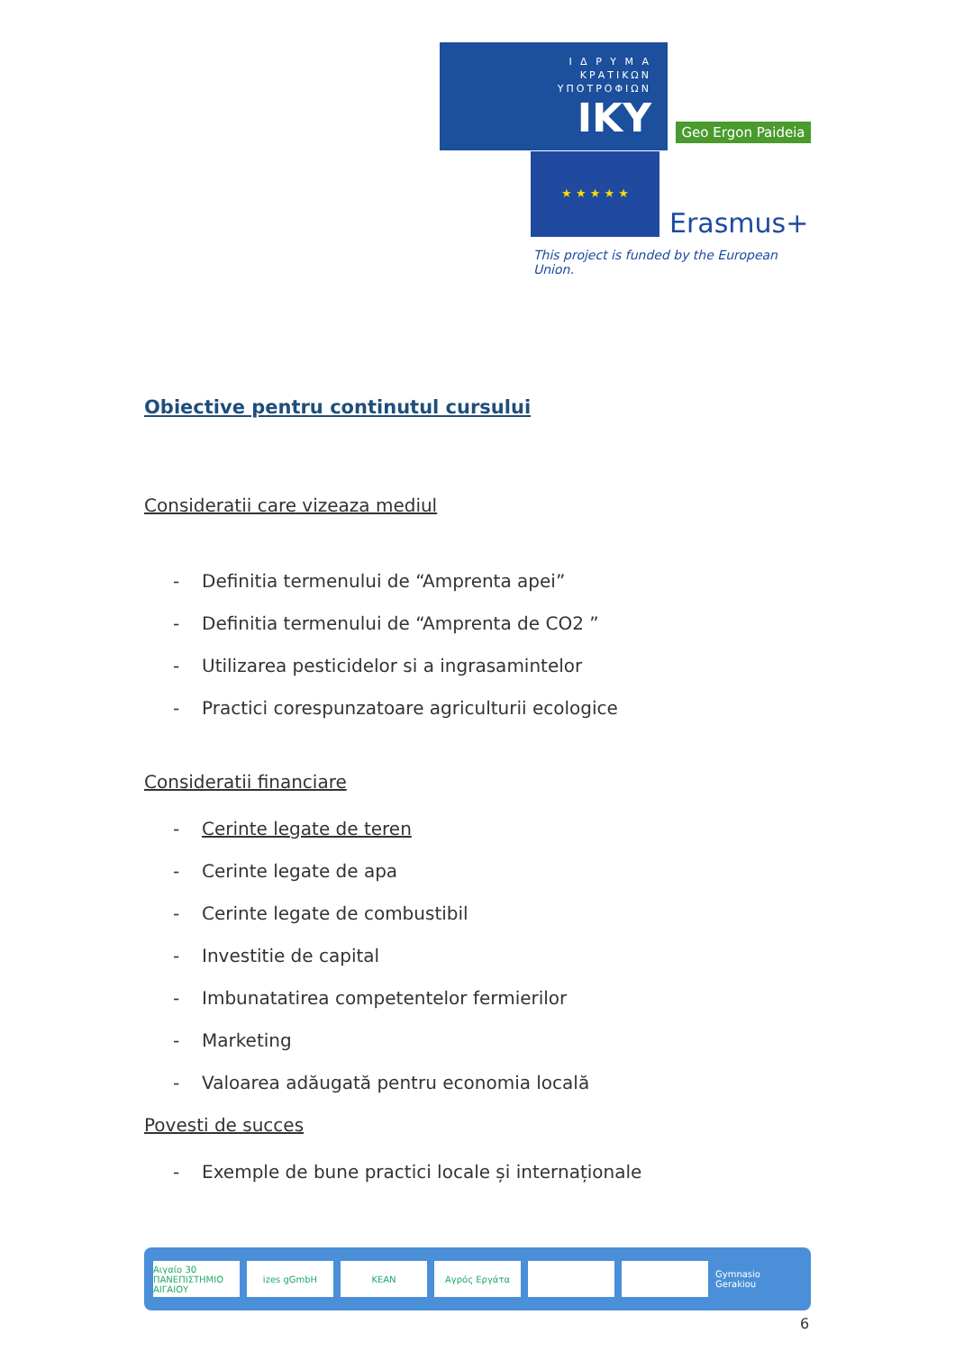Ι Δ Ρ Υ Μ Α
ΚΡΑΤΙΚΩΝ
ΥΠΟΤΡΟΦΙΩΝ
IKY
Geo Ergon Paideia
★ ★ ★ ★ ★
Erasmus+
This project is funded by the European Union.
Obiective pentru continutul cursului
Consideratii care vizeaza mediul
Definitia termenului de “Amprenta apei”
Definitia termenului de “Amprenta de CO2 ”
Utilizarea pesticidelor si a ingrasamintelor
Practici corespunzatoare agriculturii ecologice
Consideratii financiare
Cerinte legate de teren
Cerinte legate de apa
Cerinte legate de combustibil
Investitie de capital
Imbunatatirea competentelor fermierilor
Marketing
Valoarea adăugată pentru economia locală
Povesti de succes
Exemple de bune practici locale și internaționale
Αιγαίο 30 ΠΑΝΕΠΙΣΤΗΜΙΟ ΑΙΓΑΙΟΥ izes gGmbH KEAN Αγρός Εργάτα Gymnasio Gerakiou
6